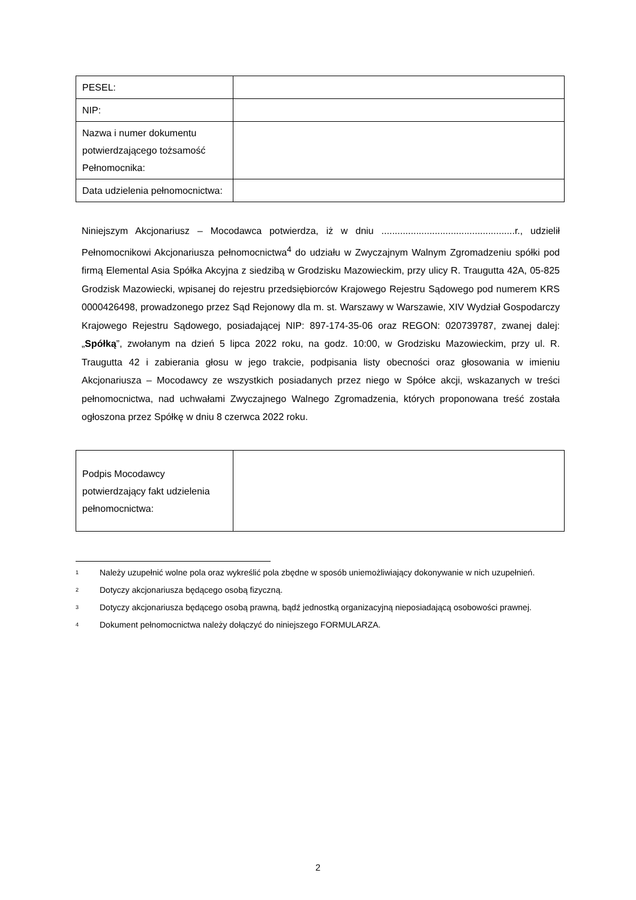| PESEL: | |
| NIP: | |
| Nazwa i numer dokumentu potwierdzającego tożsamość Pełnomocnika: | |
| Data udzielenia pełnomocnictwa: | |
Niniejszym Akcjonariusz – Mocodawca potwierdza, iż w dniu ..................................................r., udzielił Pełnomocnikowi Akcjonariusza pełnomocnictwa<sup>4</sup> do udziału w Zwyczajnym Walnym Zgromadzeniu spółki pod firmą Elemental Asia Spółka Akcyjna z siedzibą w Grodzisku Mazowieckim, przy ulicy R. Traugutta 42A, 05-825 Grodzisk Mazowiecki, wpisanej do rejestru przedsiębiorców Krajowego Rejestru Sądowego pod numerem KRS 0000426498, prowadzonego przez Sąd Rejonowy dla m. st. Warszawy w Warszawie, XIV Wydział Gospodarczy Krajowego Rejestru Sądowego, posiadającej NIP: 897-174-35-06 oraz REGON: 020739787, zwanej dalej: „Spółką”, zwołanym na dzień 5 lipca 2022 roku, na godz. 10:00, w Grodzisku Mazowieckim, przy ul. R. Traugutta 42 i zabierania głosu w jego trakcie, podpisania listy obecności oraz głosowania w imieniu Akcjonariusza – Mocodawcy ze wszystkich posiadanych przez niego w Spółce akcji, wskazanych w treści pełnomocnictwa, nad uchwałami Zwyczajnego Walnego Zgromadzenia, których proponowana treść została ogłoszona przez Spółkę w dniu 8 czerwca 2022 roku.
| Podpis Mocodawcy potwierdzający fakt udzielenia pełnomocnictwa: | |
1 Należy uzupełnić wolne pola oraz wykreślić pola zbędne w sposób uniemożliwiający dokonywanie w nich uzupełnień.
2 Dotyczy akcjonariusza będącego osobą fizyczną.
3 Dotyczy akcjonariusza będącego osobą prawną, bądź jednostką organizacyjną nieposiadającą osobowości prawnej.
4 Dokument pełnomocnictwa należy dołączyć do niniejszego FORMULARZA.
2